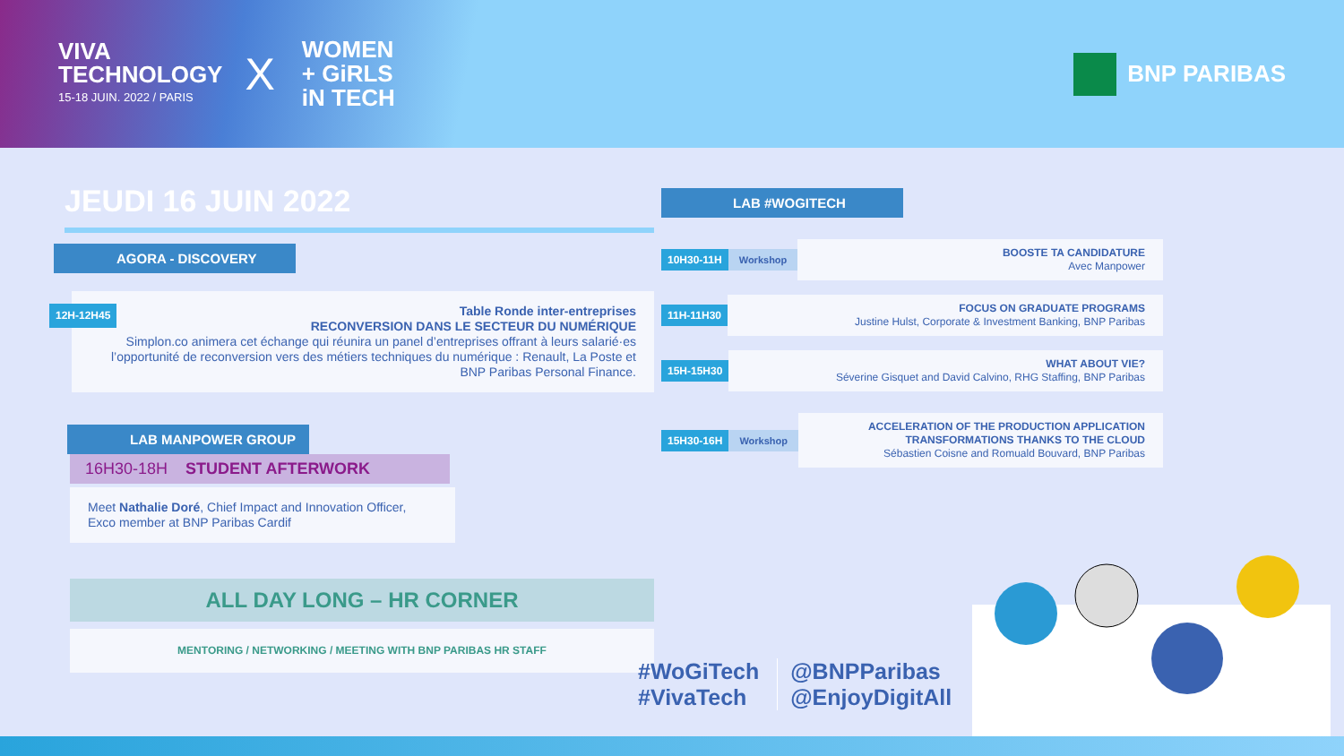VIVA
TECHNOLOGY
15-18 JUIN. 2022 / PARIS
X
WOMEN
+ GiRLS
iN TECH
BNP PARIBAS
JEUDI 16 JUIN 2022
AGORA - DISCOVERY
12H-12H45 Table Ronde inter-entreprises
RECONVERSION DANS LE SECTEUR DU NUMÉRIQUE
Simplon.co animera cet échange qui réunira un panel d’entreprises offrant à leurs salarié·es l’opportunité de reconversion vers des métiers techniques du numérique : Renault, La Poste et BNP Paribas Personal Finance.
LAB MANPOWER GROUP
16H30-18H STUDENT AFTERWORK
Meet Nathalie Doré, Chief Impact and Innovation Officer, Exco member at BNP Paribas Cardif
ALL DAY LONG – HR CORNER
MENTORING / NETWORKING / MEETING WITH BNP PARIBAS HR STAFF
LAB #WOGITECH
10H30-11H Workshop
BOOSTE TA CANDIDATURE
Avec Manpower
11H-11H30
FOCUS ON GRADUATE PROGRAMS
Justine Hulst, Corporate & Investment Banking, BNP Paribas
15H-15H30
WHAT ABOUT VIE?
Séverine Gisquet and David Calvino, RHG Staffing, BNP Paribas
15H30-16H Workshop
ACCELERATION OF THE PRODUCTION APPLICATION TRANSFORMATIONS THANKS TO THE CLOUD
Sébastien Coisne and Romuald Bouvard, BNP Paribas
#WoGiTech
#VivaTech
@BNPParibas
@EnjoyDigitAll